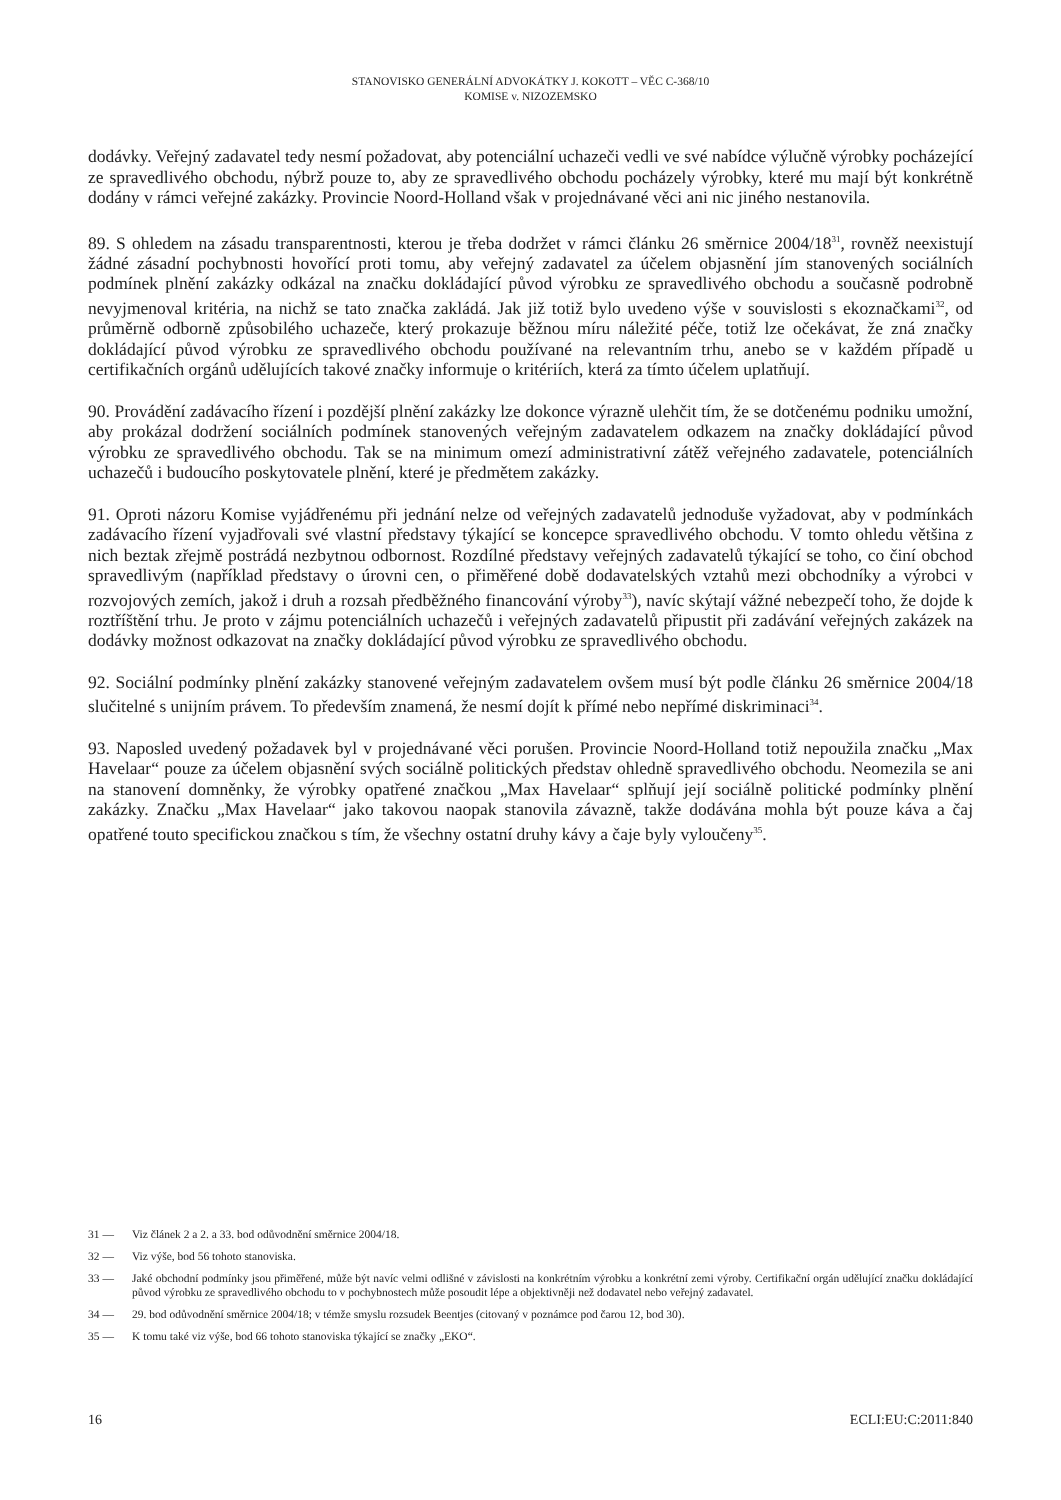STANOVISKO GENERÁLNÍ ADVOKÁTKY J. KOKOTT – VĚC C-368/10
KOMISE v. NIZOZEMSKO
dodávky. Veřejný zadavatel tedy nesmí požadovat, aby potenciální uchazeči vedli ve své nabídce výlučně výrobky pocházející ze spravedlivého obchodu, nýbrž pouze to, aby ze spravedlivého obchodu pocházely výrobky, které mu mají být konkrétně dodány v rámci veřejné zakázky. Provincie Noord-Holland však v projednávané věci ani nic jiného nestanovila.
89. S ohledem na zásadu transparentnosti, kterou je třeba dodržet v rámci článku 26 směrnice 2004/18<sup>31</sup>, rovněž neexistují žádné zásadní pochybnosti hovořící proti tomu, aby veřejný zadavatel za účelem objasnění jím stanovených sociálních podmínek plnění zakázky odkázal na značku dokládající původ výrobku ze spravedlivého obchodu a současně podrobně nevyjmenoval kritéria, na nichž se tato značka zakládá. Jak již totiž bylo uvedeno výše v souvislosti s ekoznačkami<sup>32</sup>, od průměrně odborně způsobilého uchazeče, který prokazuje běžnou míru náležité péče, totiž lze očekávat, že zná značky dokládající původ výrobku ze spravedlivého obchodu používané na relevantním trhu, anebo se v každém případě u certifikačních orgánů udělujících takové značky informuje o kritériích, která za tímto účelem uplatňují.
90. Provádění zadávacího řízení i pozdější plnění zakázky lze dokonce výrazně ulehčit tím, že se dotčenému podniku umožní, aby prokázal dodržení sociálních podmínek stanovených veřejným zadavatelem odkazem na značky dokládající původ výrobku ze spravedlivého obchodu. Tak se na minimum omezí administrativní zátěž veřejného zadavatele, potenciálních uchazečů i budoucího poskytovatele plnění, které je předmětem zakázky.
91. Oproti názoru Komise vyjádřenému při jednání nelze od veřejných zadavatelů jednoduše vyžadovat, aby v podmínkách zadávacího řízení vyjadřovali své vlastní představy týkající se koncepce spravedlivého obchodu. V tomto ohledu většina z nich beztak zřejmě postrádá nezbytnou odbornost. Rozdílné představy veřejných zadavatelů týkající se toho, co činí obchod spravedlivým (například představy o úrovni cen, o přiměřené době dodavatelských vztahů mezi obchodníky a výrobci v rozvojových zemích, jakož i druh a rozsah předběžného financování výroby<sup>33</sup>), navíc skýtají vážné nebezpečí toho, že dojde k roztříštění trhu. Je proto v zájmu potenciálních uchazečů i veřejných zadavatelů připustit při zadávání veřejných zakázek na dodávky možnost odkazovat na značky dokládající původ výrobku ze spravedlivého obchodu.
92. Sociální podmínky plnění zakázky stanovené veřejným zadavatelem ovšem musí být podle článku 26 směrnice 2004/18 slučitelné s unijním právem. To především znamená, že nesmí dojít k přímé nebo nepřímé diskriminaci<sup>34</sup>.
93. Naposled uvedený požadavek byl v projednávané věci porušen. Provincie Noord-Holland totiž nepoužila značku „Max Havelaar“ pouze za účelem objasnění svých sociálně politických představ ohledně spravedlivého obchodu. Neomezila se ani na stanovení domněnky, že výrobky opatřené značkou „Max Havelaar“ splňují její sociálně politické podmínky plnění zakázky. Značku „Max Havelaar“ jako takovou naopak stanovila závazně, takže dodávána mohla být pouze káva a čaj opatřené touto specifickou značkou s tím, že všechny ostatní druhy kávy a čaje byly vyloučeny<sup>35</sup>.
31 — Viz článek 2 a 2. a 33. bod odůvodnění směrnice 2004/18.
32 — Viz výše, bod 56 tohoto stanoviska.
33 — Jaké obchodní podmínky jsou přiměřené, může být navíc velmi odlišné v závislosti na konkrétním výrobku a konkrétní zemi výroby. Certifikační orgán udělující značku dokládající původ výrobku ze spravedlivého obchodu to v pochybnostech může posoudit lépe a objektivněji než dodavatel nebo veřejný zadavatel.
34 — 29. bod odůvodnění směrnice 2004/18; v témže smyslu rozsudek Beentjes (citovaný v poznámce pod čarou 12, bod 30).
35 — K tomu také viz výše, bod 66 tohoto stanoviska týkající se značky „EKO“.
16 ECLI:EU:C:2011:840